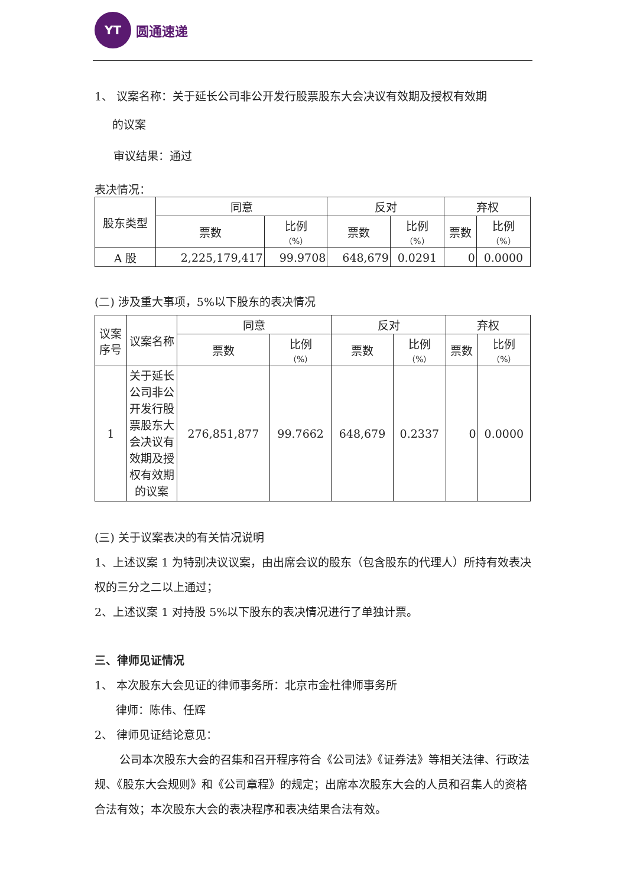YT
圆通速递
1、 议案名称：关于延长公司非公开发行股票股东大会决议有效期及授权有效期
的议案
审议结果：通过
表决情况：
| 股东类型 | 同意 | | 反对 | | 弃权 | |
| --- | --- | --- | --- | --- | --- | --- |
| | 票数 | 比例 （%） | 票数 | 比例 （%） | 票数 | 比例 （%） |
| A 股 | 2,225,179,417 | 99.9708 | 648,679 | 0.0291 | 0 | 0.0000 |
(二) 涉及重大事项，5%以下股东的表决情况
| 议案 序号 | 议案名称 | 同意 | | 反对 | | 弃权 | |
| --- | --- | --- | --- | --- | --- | --- | --- |
| | | 票数 | 比例 （%） | 票数 | 比例 （%） | 票数 | 比例 （%） |
| 1 | 关于延长公司非公开发行股票股东大会决议有效期及授权有效期的议案 | 276,851,877 | 99.7662 | 648,679 | 0.2337 | 0 | 0.0000 |
(三) 关于议案表决的有关情况说明
1、上述议案 1 为特别决议议案，由出席会议的股东（包含股东的代理人）所持有效表决权的三分之二以上通过；
2、上述议案 1 对持股 5%以下股东的表决情况进行了单独计票。
三、律师见证情况
1、 本次股东大会见证的律师事务所：北京市金杜律师事务所
律师：陈伟、任辉
2、 律师见证结论意见：
公司本次股东大会的召集和召开程序符合《公司法》《证券法》等相关法律、行政法规、《股东大会规则》和《公司章程》的规定；出席本次股东大会的人员和召集人的资格合法有效；本次股东大会的表决程序和表决结果合法有效。